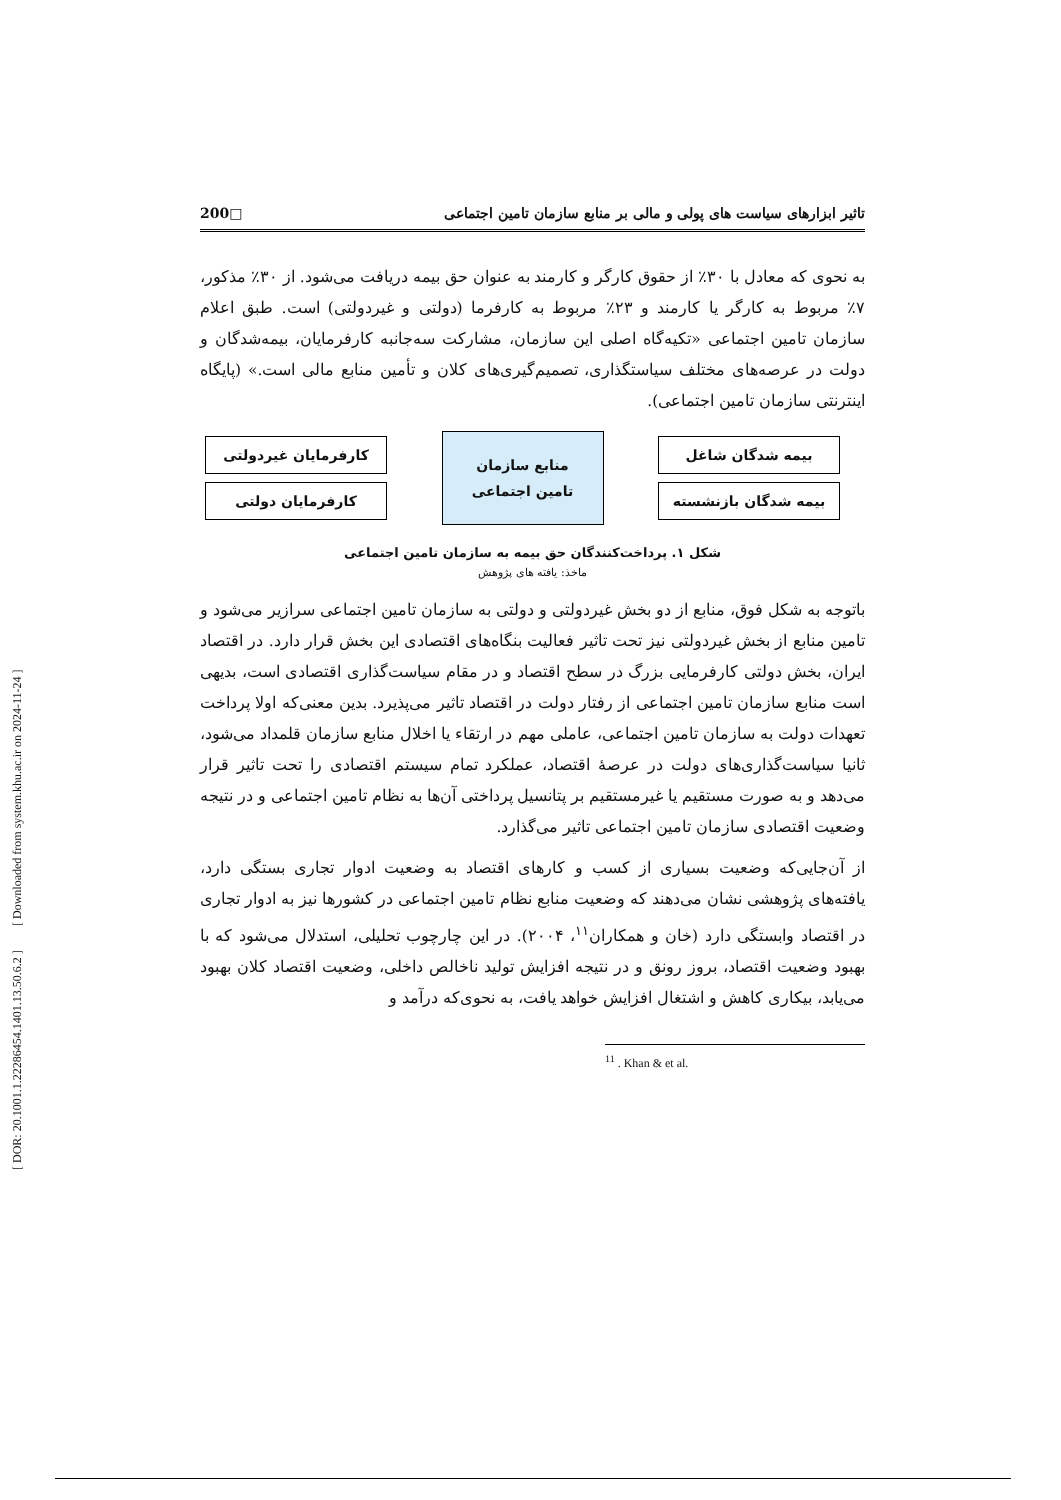تاثیر ابزارهای سیاست های پولی و مالی بر منابع سازمان تامین اجتماعی □200
به نحوی که معادل با ۳۰٪ از حقوق کارگر و کارمند به عنوان حق بیمه دریافت می‌شود. از ۳۰٪ مذکور، ۷٪ مربوط به کارگر یا کارمند و ۲۳٪ مربوط به کارفرما (دولتی و غیردولتی) است. طبق اعلام سازمان تامین اجتماعی «تکیه‌گاه اصلی این سازمان، مشارکت سه‌جانبه کارفرمایان، بیمه‌شدگان و دولت در عرصه‌های مختلف سیاستگذاری، تصمیم‌گیری‌های کلان و تأمین منابع مالی است.» (پایگاه اینترنتی سازمان تامین اجتماعی).
بیمه شدگان شاغل
بیمه شدگان بازنشسته
منابع سازمان
تامین اجتماعی
کارفرمایان غیردولتی
کارفرمایان دولتی
شکل ۱. پرداخت‌کنندگان حق بیمه به سازمان تامین اجتماعی
ماخذ: یافته های پژوهش
باتوجه به شکل فوق، منابع از دو بخش غیردولتی و دولتی به سازمان تامین اجتماعی سرازیر می‌شود و تامین منابع از بخش غیردولتی نیز تحت تاثیر فعالیت بنگاه‌های اقتصادی این بخش قرار دارد. در اقتصاد ایران، بخش دولتی کارفرمایی بزرگ در سطح اقتصاد و در مقام سیاست‌گذاری اقتصادی است، بدیهی است منابع سازمان تامین اجتماعی از رفتار دولت در اقتصاد تاثیر می‌پذیرد. بدین معنی‌که اولا پرداخت تعهدات دولت به سازمان تامین اجتماعی، عاملی مهم در ارتقاء یا اخلال منابع سازمان قلمداد می‌شود، ثانیا سیاست‌گذاری‌های دولت در عرصهٔ اقتصاد، عملکرد تمام سیستم اقتصادی را تحت تاثیر قرار می‌دهد و به صورت مستقیم یا غیرمستقیم بر پتانسیل پرداختی آن‌ها به نظام تامین اجتماعی و در نتیجه وضعیت اقتصادی سازمان تامین اجتماعی تاثیر می‌گذارد.
از آن‌جایی‌که وضعیت بسیاری از کسب و کارهای اقتصاد به وضعیت ادوار تجاری بستگی دارد، یافته‌های پژوهشی نشان می‌دهند که وضعیت منابع نظام تامین اجتماعی در کشورها نیز به ادوار تجاری در اقتصاد وابستگی دارد (خان و همکاران<sup>۱۱</sup>، ۲۰۰۴). در این چارچوب تحلیلی، استدلال می‌شود که با بهبود وضعیت اقتصاد، بروز رونق و در نتیجه افزایش تولید ناخالص داخلی، وضعیت اقتصاد کلان بهبود می‌یابد، بیکاری کاهش و اشتغال افزایش خواهد یافت، به نحوی‌که درآمد و
<sup>11</sup> . Khan & et al.
[ DOR: 20.1001.1.22286454.1401.13.50.6.2 ] [ Downloaded from system.khu.ac.ir on 2024-11-24 ]